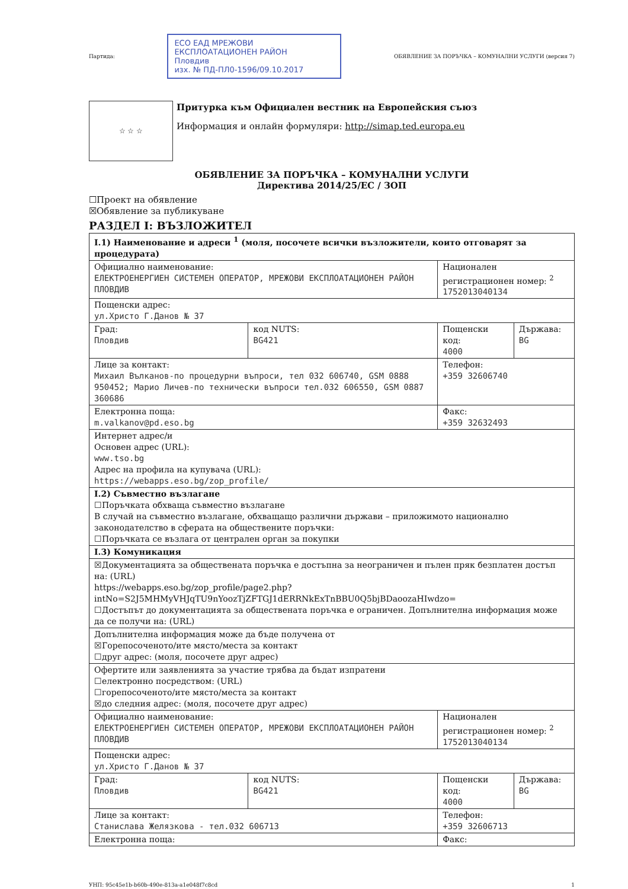Партида:
ЕСО ЕАД МРЕЖОВИ ЕКСПЛОАТАЦИОНЕН РАЙОН
Пловдив
изх. № ПД-ПЛ0-1596/09.10.2017
ОБЯВЛЕНИЕ ЗА ПОРЪЧКА – КОМУНАЛНИ УСЛУГИ (версия 7)
☆ ☆ ☆
Притурка към Официален вестник на Европейския съюз
Информация и онлайн формуляри: http://simap.ted.europa.eu
ОБЯВЛЕНИЕ ЗА ПОРЪЧКА – КОМУНАЛНИ УСЛУГИ
Директива 2014/25/ЕС / ЗОП
☐Проект на обявление
☒Обявление за публикуване
РАЗДЕЛ I: ВЪЗЛОЖИТЕЛ
| I.1) Наименование и адреси <sup>1</sup> (моля, посочете всички възложители, които отговарят за процедурата) | | | |
| Официално наименование: ЕЛЕКТРОЕНЕРГИЕН СИСТЕМЕН ОПЕРАТОР, МРЕЖОВИ ЕКСПЛОАТАЦИОНЕН РАЙОН ПЛОВДИВ | | Национален регистрационен номер: <sup>2</sup> 1752013040134 | |
| Пощенски адрес: ул.Христо Г.Данов № 37 | | | |
| Град: Пловдив | код NUTS: BG421 | Пощенски код: 4000 | Държава: BG |
| Лице за контакт: Михаил Вълканов-по процедурни въпроси, тел 032 606740, GSM 0888 950452; Марио Личев-по технически въпроси тел.032 606550, GSM 0887 360686 | | Телефон: +359 32606740 | |
| Електронна поща: m.valkanov@pd.eso.bg | | Факс: +359 32632493 | |
| Интернет адрес/и Основен адрес (URL): www.tso.bg Адрес на профила на купувача (URL): https://webapps.eso.bg/zop_profile/ | | | |
| I.2) Съвместно възлагане ☐Поръчката обхваща съвместно възлагане В случай на съвместно възлагане, обхващащо различни държави – приложимото национално законодателство в сферата на обществените поръчки: ☐Поръчката се възлага от централен орган за покупки | | | |
| I.3) Комуникация | | | |
| ☒Документацията за обществената поръчка е достъпна за неограничен и пълен пряк безплатен достъп на: (URL) https://webapps.eso.bg/zop_profile/page2.php? intNo=S2J5MHMyVHJqTU9nYoozTjZFTGJ1dERRNkExTnBBU0Q5bjBDaoozaHIwdzo= ☐Достъпът до документацията за обществената поръчка е ограничен. Допълнителна информация може да се получи на: (URL) | | | |
| Допълнителна информация може да бъде получена от ☒Горепосоченото/ите място/места за контакт ☐друг адрес: (моля, посочете друг адрес) | | | |
| Офертите или заявленията за участие трябва да бъдат изпратени ☐електронно посредством: (URL) ☐горепосоченото/ите място/места за контакт ☒до следния адрес: (моля, посочете друг адрес) | | | |
| Официално наименование: ЕЛЕКТРОЕНЕРГИЕН СИСТЕМЕН ОПЕРАТОР, МРЕЖОВИ ЕКСПЛОАТАЦИОНЕН РАЙОН ПЛОВДИВ | | Национален регистрационен номер: <sup>2</sup> 1752013040134 | |
| Пощенски адрес: ул.Христо Г.Данов № 37 | | | |
| Град: Пловдив | код NUTS: BG421 | Пощенски код: 4000 | Държава: BG |
| Лице за контакт: Станислава Желязкова - тел.032 606713 | | Телефон: +359 32606713 | |
| Електронна поща: | | Факс: | |
УНП: 95c45e1b-b60b-490e-813a-a1e048f7c8cd 1